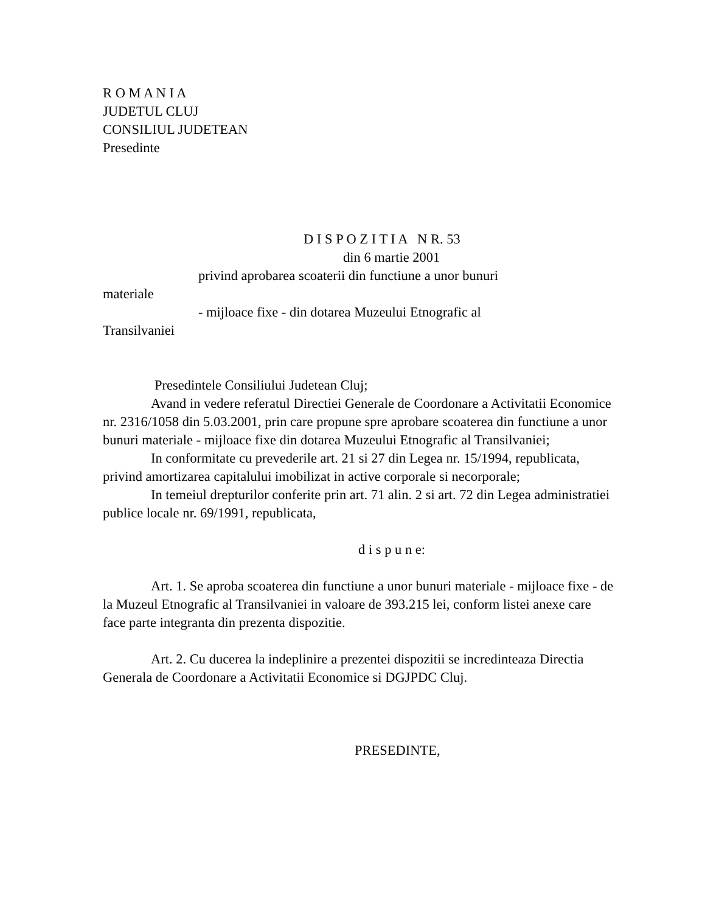R O M A N I A
JUDETUL CLUJ
CONSILIUL JUDETEAN
Presedinte
D I S P O Z I T I A N R. 53
din 6 martie 2001
privind aprobarea scoaterii din functiune a unor bunuri
materiale
- mijloace fixe - din dotarea Muzeului Etnografic al
Transilvaniei
Presedintele Consiliului Judetean Cluj;
Avand in vedere referatul Directiei Generale de Coordonare a Activitatii Economice nr. 2316/1058 din 5.03.2001, prin care propune spre aprobare scoaterea din functiune a unor bunuri materiale - mijloace fixe din dotarea Muzeului Etnografic al Transilvaniei;
In conformitate cu prevederile art. 21 si 27 din Legea nr. 15/1994, republicata, privind amortizarea capitalului imobilizat in active corporale si necorporale;
In temeiul drepturilor conferite prin art. 71 alin. 2 si art. 72 din Legea administratiei publice locale nr. 69/1991, republicata,
d i s p u n e:
Art. 1. Se aproba scoaterea din functiune a unor bunuri materiale - mijloace fixe - de la Muzeul Etnografic al Transilvaniei in valoare de 393.215 lei, conform listei anexe care face parte integranta din prezenta dispozitie.
Art. 2. Cu ducerea la indeplinire a prezentei dispozitii se incredinteaza Directia Generala de Coordonare a Activitatii Economice si DGJPDC Cluj.
PRESEDINTE,